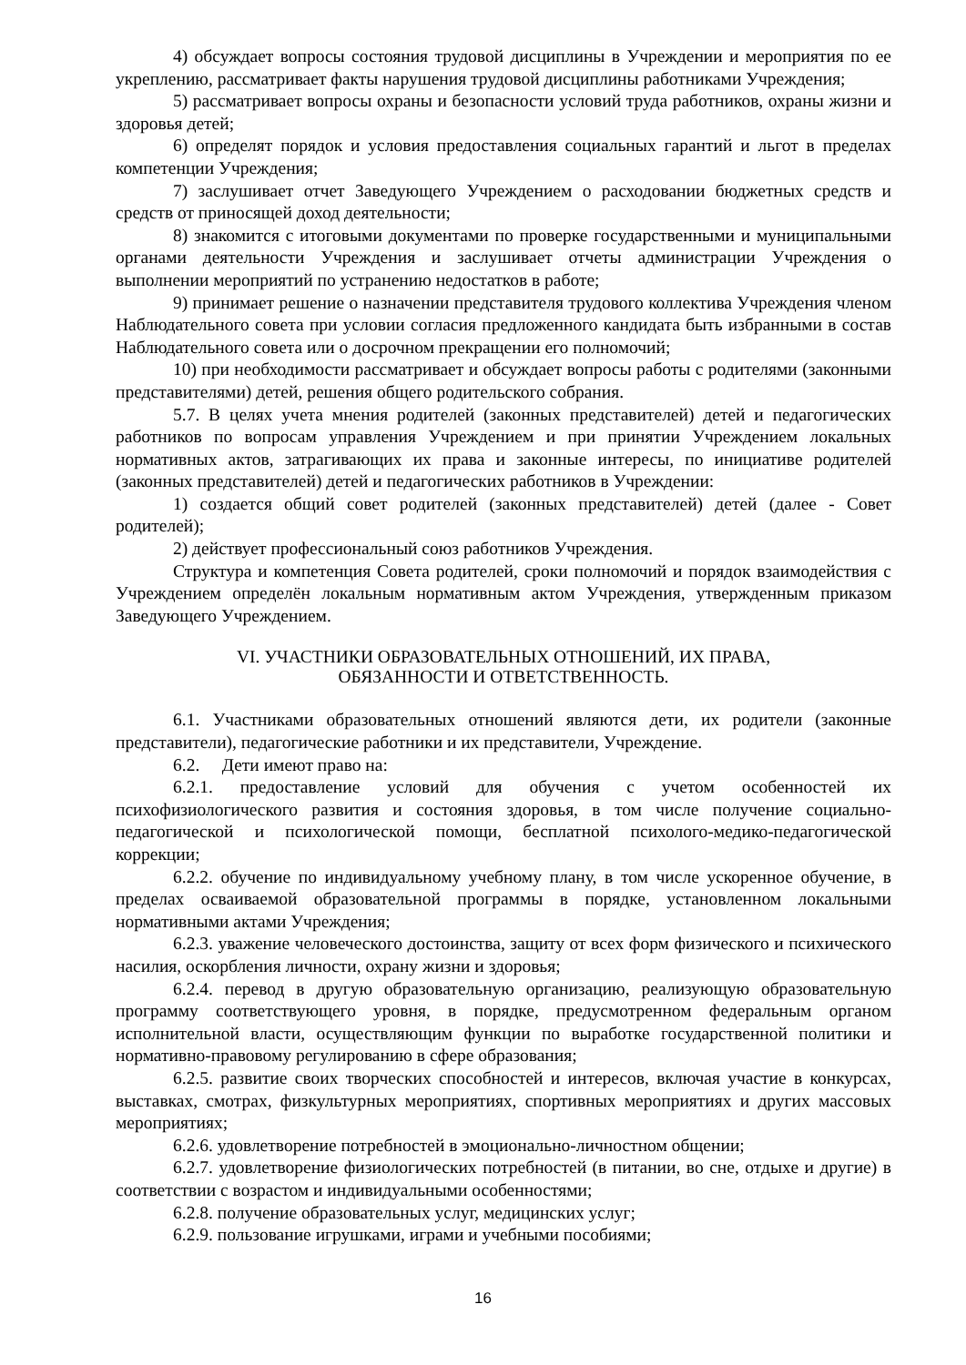4) обсуждает вопросы состояния трудовой дисциплины в Учреждении и мероприятия по ее укреплению, рассматривает факты нарушения трудовой дисциплины работниками Учреждения;
5) рассматривает вопросы охраны и безопасности условий труда работников, охраны жизни и здоровья детей;
6) определят порядок и условия предоставления социальных гарантий и льгот в пределах компетенции Учреждения;
7) заслушивает отчет Заведующего Учреждением о расходовании бюджетных средств и средств от приносящей доход деятельности;
8) знакомится с итоговыми документами по проверке государственными и муниципальными органами деятельности Учреждения и заслушивает отчеты администрации Учреждения о выполнении мероприятий по устранению недостатков в работе;
9) принимает решение о назначении представителя трудового коллектива Учреждения членом Наблюдательного совета при условии согласия предложенного кандидата быть избранными в состав Наблюдательного совета или о досрочном прекращении его полномочий;
10) при необходимости рассматривает и обсуждает вопросы работы с родителями (законными представителями) детей, решения общего родительского собрания.
5.7. В целях учета мнения родителей (законных представителей) детей и педагогических работников по вопросам управления Учреждением и при принятии Учреждением локальных нормативных актов, затрагивающих их права и законные интересы, по инициативе родителей (законных представителей) детей и педагогических работников в Учреждении:
1) создается общий совет родителей (законных представителей) детей (далее - Совет родителей);
2) действует профессиональный союз работников Учреждения.
Структура и компетенция Совета родителей, сроки полномочий и порядок взаимодействия с Учреждением определён локальным нормативным актом Учреждения, утвержденным приказом Заведующего Учреждением.
VI. УЧАСТНИКИ ОБРАЗОВАТЕЛЬНЫХ ОТНОШЕНИЙ, ИХ ПРАВА,
ОБЯЗАННОСТИ И ОТВЕТСТВЕННОСТЬ.
6.1. Участниками образовательных отношений являются дети, их родители (законные представители), педагогические работники и их представители, Учреждение.
6.2. Дети имеют право на:
6.2.1. предоставление условий для обучения с учетом особенностей их психофизиологического развития и состояния здоровья, в том числе получение социально-педагогической и психологической помощи, бесплатной психолого-медико-педагогической коррекции;
6.2.2. обучение по индивидуальному учебному плану, в том числе ускоренное обучение, в пределах осваиваемой образовательной программы в порядке, установленном локальными нормативными актами Учреждения;
6.2.3. уважение человеческого достоинства, защиту от всех форм физического и психического насилия, оскорбления личности, охрану жизни и здоровья;
6.2.4. перевод в другую образовательную организацию, реализующую образовательную программу соответствующего уровня, в порядке, предусмотренном федеральным органом исполнительной власти, осуществляющим функции по выработке государственной политики и нормативно-правовому регулированию в сфере образования;
6.2.5. развитие своих творческих способностей и интересов, включая участие в конкурсах, выставках, смотрах, физкультурных мероприятиях, спортивных мероприятиях и других массовых мероприятиях;
6.2.6. удовлетворение потребностей в эмоционально-личностном общении;
6.2.7. удовлетворение физиологических потребностей (в питании, во сне, отдыхе и другие) в соответствии с возрастом и индивидуальными особенностями;
6.2.8. получение образовательных услуг, медицинских услуг;
6.2.9. пользование игрушками, играми и учебными пособиями;
16